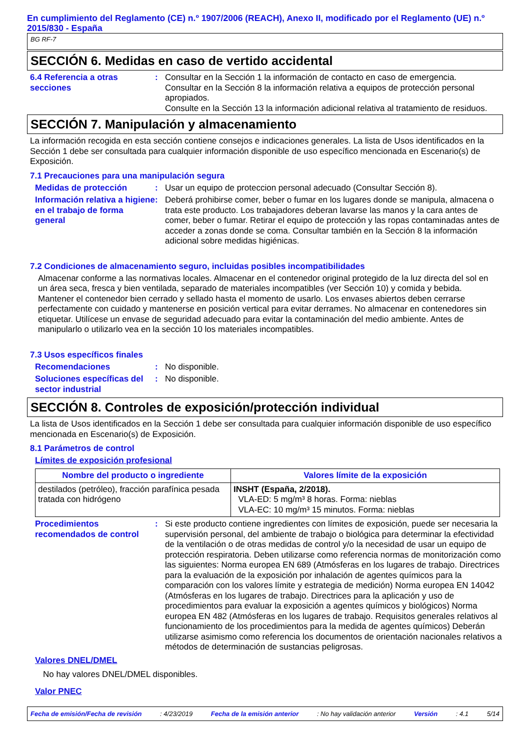En cumplimiento del Reglamento (CE) n.º 1907/2006 (REACH), Anexo II, modificado por el Reglamento (UE) n.º 2015/830 - España
BG RF-7
SECCIÓN 6. Medidas en caso de vertido accidental
6.4 Referencia a otras secciones
: Consultar en la Sección 1 la información de contacto en caso de emergencia.
Consultar en la Sección 8 la información relativa a equipos de protección personal apropiados.
Consulte en la Sección 13 la información adicional relativa al tratamiento de residuos.
SECCIÓN 7. Manipulación y almacenamiento
La información recogida en esta sección contiene consejos e indicaciones generales. La lista de Usos identificados en la Sección 1 debe ser consultada para cualquier información disponible de uso específico mencionada en Escenario(s) de Exposición.
7.1 Precauciones para una manipulación segura
Medidas de protección : Usar un equipo de proteccion personal adecuado (Consultar Sección 8).
Información relativa a higiene en el trabajo de forma general
: Deberá prohibirse comer, beber o fumar en los lugares donde se manipula, almacena o trata este producto. Los trabajadores deberan lavarse las manos y la cara antes de comer, beber o fumar. Retirar el equipo de protección y las ropas contaminadas antes de acceder a zonas donde se coma. Consultar también en la Sección 8 la información adicional sobre medidas higiénicas.
7.2 Condiciones de almacenamiento seguro, incluidas posibles incompatibilidades
Almacenar conforme a las normativas locales. Almacenar en el contenedor original protegido de la luz directa del sol en un área seca, fresca y bien ventilada, separado de materiales incompatibles (ver Sección 10) y comida y bebida. Mantener el contenedor bien cerrado y sellado hasta el momento de usarlo. Los envases abiertos deben cerrarse perfectamente con cuidado y mantenerse en posición vertical para evitar derrames. No almacenar en contenedores sin etiquetar. Utilícese un envase de seguridad adecuado para evitar la contaminación del medio ambiente. Antes de manipularlo o utilizarlo vea en la sección 10 los materiales incompatibles.
7.3 Usos específicos finales
Recomendaciones : No disponible.
Soluciones específicas del sector industrial
: No disponible.
SECCIÓN 8. Controles de exposición/protección individual
La lista de Usos identificados en la Sección 1 debe ser consultada para cualquier información disponible de uso específico mencionada en Escenario(s) de Exposición.
8.1 Parámetros de control
Límites de exposición profesional
| Nombre del producto o ingrediente | Valores límite de la exposición |
| --- | --- |
| destilados (petróleo), fracción parafínica pesada tratada con hidrógeno | INSHT (España, 2/2018). VLA-ED: 5 mg/m³ 8 horas. Forma: nieblas VLA-EC: 10 mg/m³ 15 minutos. Forma: nieblas |
Procedimientos recomendados de control
: Si este producto contiene ingredientes con límites de exposición, puede ser necesaria la supervisión personal, del ambiente de trabajo o biológica para determinar la efectividad de la ventilación o de otras medidas de control y/o la necesidad de usar un equipo de protección respiratoria. Deben utilizarse como referencia normas de monitorización como las siguientes: Norma europea EN 689 (Atmósferas en los lugares de trabajo. Directrices para la evaluación de la exposición por inhalación de agentes químicos para la comparación con los valores límite y estrategia de medición) Norma europea EN 14042 (Atmósferas en los lugares de trabajo. Directrices para la aplicación y uso de procedimientos para evaluar la exposición a agentes químicos y biológicos) Norma europea EN 482 (Atmósferas en los lugares de trabajo. Requisitos generales relativos al funcionamiento de los procedimientos para la medida de agentes químicos) Deberán utilizarse asimismo como referencia los documentos de orientación nacionales relativos a métodos de determinación de sustancias peligrosas.
Valores DNEL/DMEL
No hay valores DNEL/DMEL disponibles.
Valor PNEC
Fecha de emisión/Fecha de revisión: 4/23/2019 Fecha de la emisión anterior: No hay validación anterior Versión: 4.1 5/14